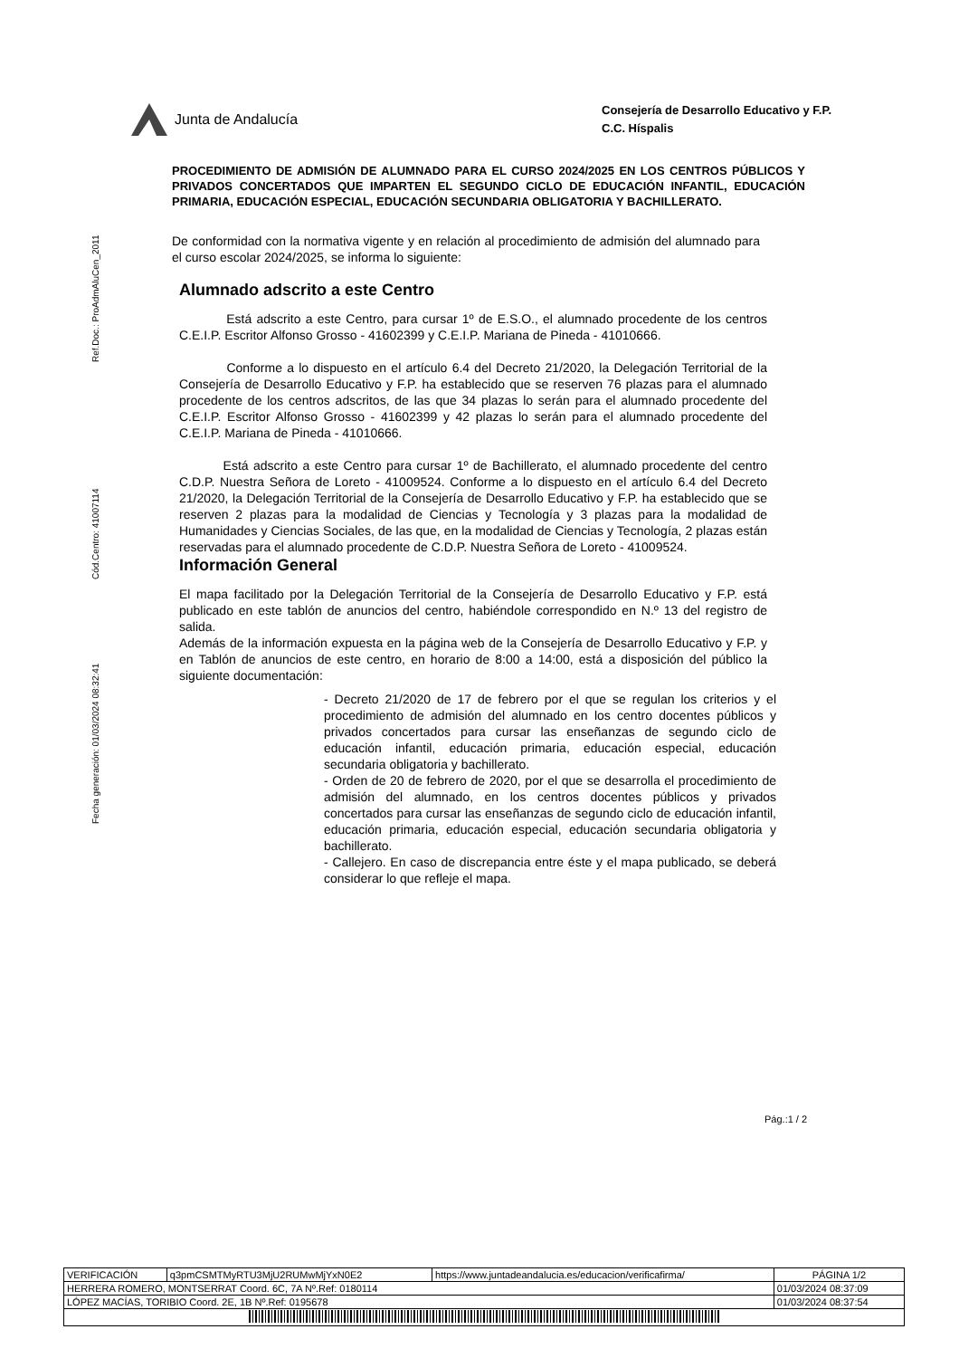Ref.Doc.: ProAdmAluCen_2011
Cód.Centro: 41007114
Fecha generación: 01/03/2024 08:32:41
Junta de Andalucía
Consejería de Desarrollo Educativo y F.P.
C.C. Híspalis
PROCEDIMIENTO DE ADMISIÓN DE ALUMNADO PARA EL CURSO 2024/2025 EN LOS CENTROS PÚBLICOS Y PRIVADOS CONCERTADOS QUE IMPARTEN EL SEGUNDO CICLO DE EDUCACIÓN INFANTIL, EDUCACIÓN PRIMARIA, EDUCACIÓN ESPECIAL, EDUCACIÓN SECUNDARIA OBLIGATORIA Y BACHILLERATO.
De conformidad con la normativa vigente y en relación al procedimiento de admisión del alumnado para el curso escolar 2024/2025, se informa lo siguiente:
Alumnado adscrito a este Centro
Está adscrito a este Centro, para cursar 1º de E.S.O., el alumnado procedente de los centros C.E.I.P. Escritor Alfonso Grosso - 41602399 y C.E.I.P. Mariana de Pineda - 41010666.
Conforme a lo dispuesto en el artículo 6.4 del Decreto 21/2020, la Delegación Territorial de la Consejería de Desarrollo Educativo y F.P. ha establecido que se reserven 76 plazas para el alumnado procedente de los centros adscritos, de las que 34 plazas lo serán para el alumnado procedente del C.E.I.P. Escritor Alfonso Grosso - 41602399 y 42 plazas lo serán para el alumnado procedente del C.E.I.P. Mariana de Pineda - 41010666.
Está adscrito a este Centro para cursar 1º de Bachillerato, el alumnado procedente del centro C.D.P. Nuestra Señora de Loreto - 41009524. Conforme a lo dispuesto en el artículo 6.4 del Decreto 21/2020, la Delegación Territorial de la Consejería de Desarrollo Educativo y F.P. ha establecido que se reserven 2 plazas para la modalidad de Ciencias y Tecnología y 3 plazas para la modalidad de Humanidades y Ciencias Sociales, de las que, en la modalidad de Ciencias y Tecnología, 2 plazas están reservadas para el alumnado procedente de C.D.P. Nuestra Señora de Loreto - 41009524.
Información General
El mapa facilitado por la Delegación Territorial de la Consejería de Desarrollo Educativo y F.P. está publicado en este tablón de anuncios del centro, habiéndole correspondido en N.º 13 del registro de salida.
Además de la información expuesta en la página web de la Consejería de Desarrollo Educativo y F.P. y en Tablón de anuncios de este centro, en horario de 8:00 a 14:00, está a disposición del público la siguiente documentación:
- Decreto 21/2020 de 17 de febrero por el que se regulan los criterios y el procedimiento de admisión del alumnado en los centro docentes públicos y privados concertados para cursar las enseñanzas de segundo ciclo de educación infantil, educación primaria, educación especial, educación secundaria obligatoria y bachillerato.
- Orden de 20 de febrero de 2020, por el que se desarrolla el procedimiento de admisión del alumnado, en los centros docentes públicos y privados concertados para cursar las enseñanzas de segundo ciclo de educación infantil, educación primaria, educación especial, educación secundaria obligatoria y bachillerato.
- Callejero. En caso de discrepancia entre éste y el mapa publicado, se deberá considerar lo que refleje el mapa.
Pág.:1 / 2
| VERIFICACIÓN | q3pmCSMTMyRTU3MjU2RUMwMjYxN0E2 | https://www.juntadeandalucia.es/educacion/verificafirma/ | PÁGINA 1/2 |
| HERRERA ROMERO, MONTSERRAT Coord. 6C, 7A Nº.Ref: 0180114 | | | 01/03/2024 08:37:09 |
| LÓPEZ MACÍAS, TORIBIO Coord. 2E, 1B Nº.Ref: 0195678 | | | 01/03/2024 08:37:54 |